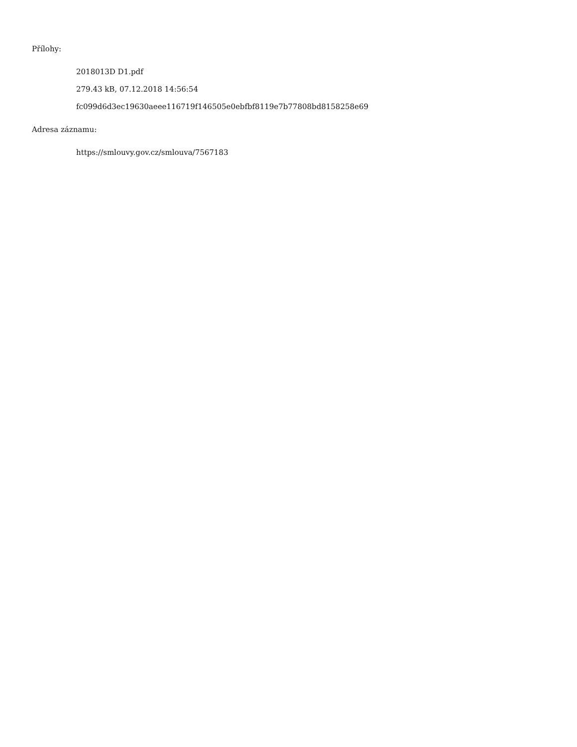Přílohy:
2018013D D1.pdf
279.43 kB, 07.12.2018 14:56:54
fc099d6d3ec19630aeee116719f146505e0ebfbf8119e7b77808bd8158258e69
Adresa záznamu:
https://smlouvy.gov.cz/smlouva/7567183